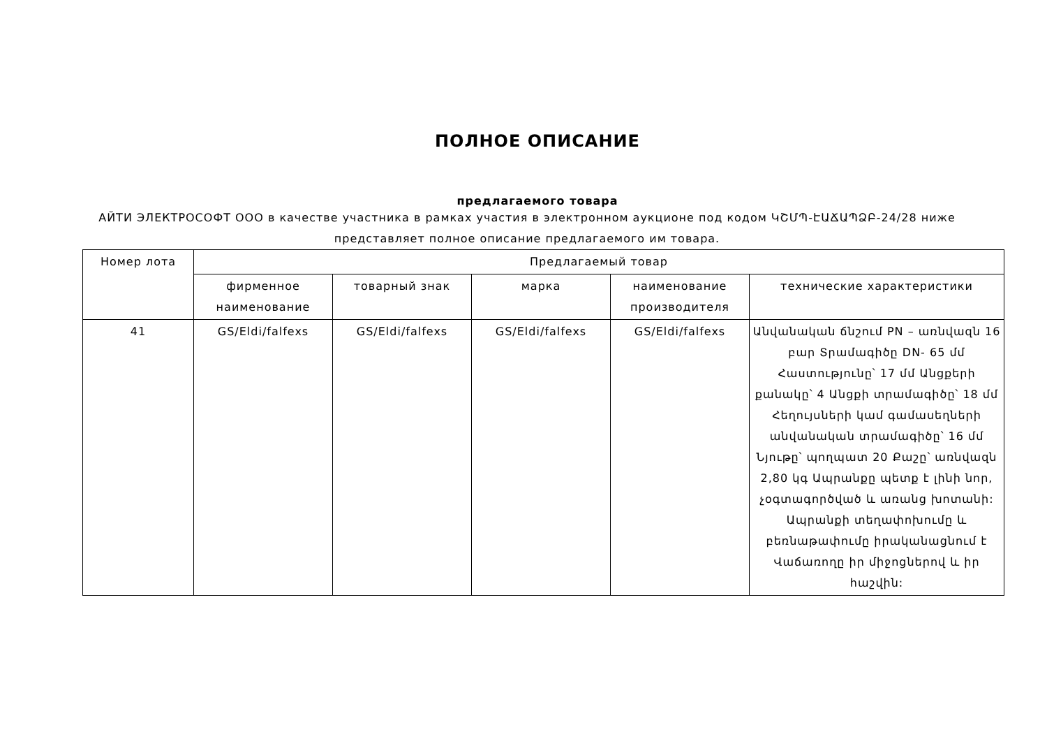ПОЛНОЕ ОПИСАНИЕ
предлагаемого товара
АЙТИ ЭЛЕКТРОСОФТ ООО в качестве участника в рамках участия в электронном аукционе под кодом ԿՇՄՊ-ԷԱՃԱՊՁԲ-24/28 ниже представляет полное описание предлагаемого им товара.
| Номер лота | Предлагаемый товар | | | | |
| --- | --- | --- | --- | --- | --- |
| | фирменное наименование | товарный знак | марка | наименование производителя | технические характеристики |
| 41 | GS/Eldi/falfexs | GS/Eldi/falfexs | GS/Eldi/falfexs | GS/Eldi/falfexs | Անվանական ճնշում PN – առնվազն 16 բար Տրամագիծը DN- 65 մմ Հաստությունը՝ 17 մմ Անցքերի քանակը՝ 4 Անցքի տրամագիծը՝ 18 մմ Հեղույսների կամ գամասեղների անվանական տրամագիծը՝ 16 մմ Նյութը՝ պողպատ 20 Քաշը՝ առնվազն 2,80 կգ Ապրանքը պետք է լինի նոր, չօգտագործված և առանց խոտանի: Ապրանքի տեղափոխումը և բեռնաթափումը իրականացնում է Վաճառողը իր միջոցներով և իր հաշվին: |